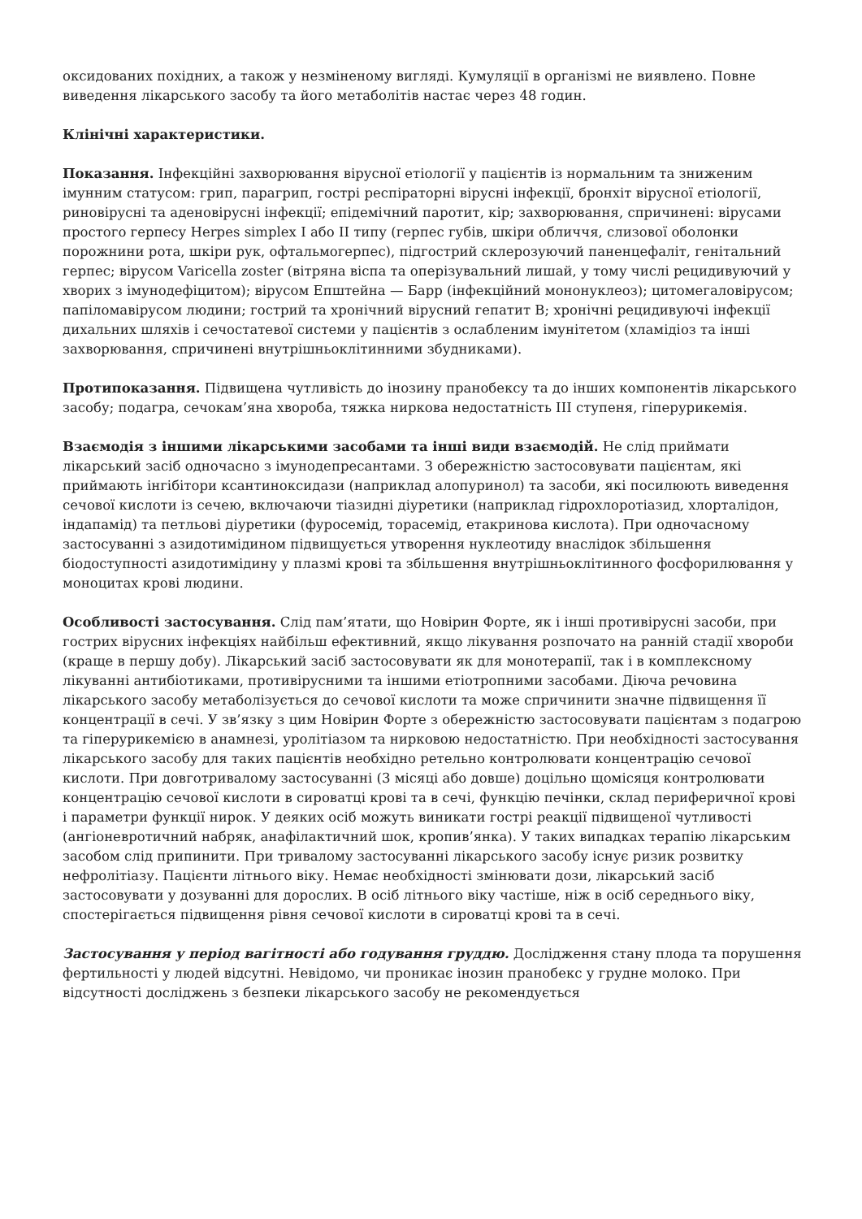оксидованих похідних, а також у незміненому вигляді. Кумуляції в організмі не виявлено. Повне виведення лікарського засобу та його метаболітів настає через 48 годин.
Клінічні характеристики.
Показання. Інфекційні захворювання вірусної етіології у пацієнтів із нормальним та зниженим імунним статусом: грип, парагрип, гострі респіраторні вірусні інфекції, бронхіт вірусної етіології, риновірусні та аденовірусні інфекції; епідемічний паротит, кір; захворювання, спричинені: вірусами простого герпесу Herpes simplex I або II типу (герпес губів, шкіри обличчя, слизової оболонки порожнини рота, шкіри рук, офтальмогерпес), підгострий склерозуючий паненцефаліт, генітальний герпес; вірусом Varicella zoster (вітряна віспа та оперізувальний лишай, у тому числі рецидивуючий у хворих з імунодефіцитом); вірусом Епштейна — Барр (інфекційний мононуклеоз); цитомегаловірусом; папіломавірусом людини; гострий та хронічний вірусний гепатит В; хронічні рецидивуючі інфекції дихальних шляхів і сечостатевої системи у пацієнтів з ослабленим імунітетом (хламідіоз та інші захворювання, спричинені внутрішньоклітинними збудниками).
Протипоказання. Підвищена чутливість до інозину пранобексу та до інших компонентів лікарського засобу; подагра, сечокам’яна хвороба, тяжка ниркова недостатність ІІІ ступеня, гіперурикемія.
Взаємодія з іншими лікарськими засобами та інші види взаємодій. Не слід приймати лікарський засіб одночасно з імунодепресантами. З обережністю застосовувати пацієнтам, які приймають інгібітори ксантиноксидази (наприклад алопуринол) та засоби, які посилюють виведення сечової кислоти із сечею, включаючи тіазидні діуретики (наприклад гідрохлоротіазид, хлорталідон, індапамід) та петльові діуретики (фуросемід, торасемід, етакринова кислота). При одночасному застосуванні з азидотимідином підвищується утворення нуклеотиду внаслідок збільшення біодоступності азидотимідину у плазмі крові та збільшення внутрішньоклітинного фосфорилювання у моноцитах крові людини.
Особливості застосування. Слід пам’ятати, що Новірин Форте, як і інші противірусні засоби, при гострих вірусних інфекціях найбільш ефективний, якщо лікування розпочато на ранній стадії хвороби (краще в першу добу). Лікарський засіб застосовувати як для монотерапії, так і в комплексному лікуванні антибіотиками, противірусними та іншими етіотропними засобами. Діюча речовина лікарського засобу метаболізується до сечової кислоти та може спричинити значне підвищення її концентрації в сечі. У зв’язку з цим Новірин Форте з обережністю застосовувати пацієнтам з подагрою та гіперурикемією в анамнезі, уролітіазом та нирковою недостатністю. При необхідності застосування лікарського засобу для таких пацієнтів необхідно ретельно контролювати концентрацію сечової кислоти. При довготривалому застосуванні (3 місяці або довше) доцільно щомісяця контролювати концентрацію сечової кислоти в сироватці крові та в сечі, функцію печінки, склад периферичної крові і параметри функції нирок. У деяких осіб можуть виникати гострі реакції підвищеної чутливості (ангіоневротичний набряк, анафілактичний шок, кропив’янка). У таких випадках терапію лікарським засобом слід припинити. При тривалому застосуванні лікарського засобу існує ризик розвитку нефролітіазу. Пацієнти літнього віку. Немає необхідності змінювати дози, лікарський засіб застосовувати у дозуванні для дорослих. В осіб літнього віку частіше, ніж в осіб середнього віку, спостерігається підвищення рівня сечової кислоти в сироватці крові та в сечі.
Застосування у період вагітності або годування груддю. Дослідження стану плода та порушення фертильності у людей відсутні. Невідомо, чи проникає інозин пранобекс у грудне молоко. При відсутності досліджень з безпеки лікарського засобу не рекомендується